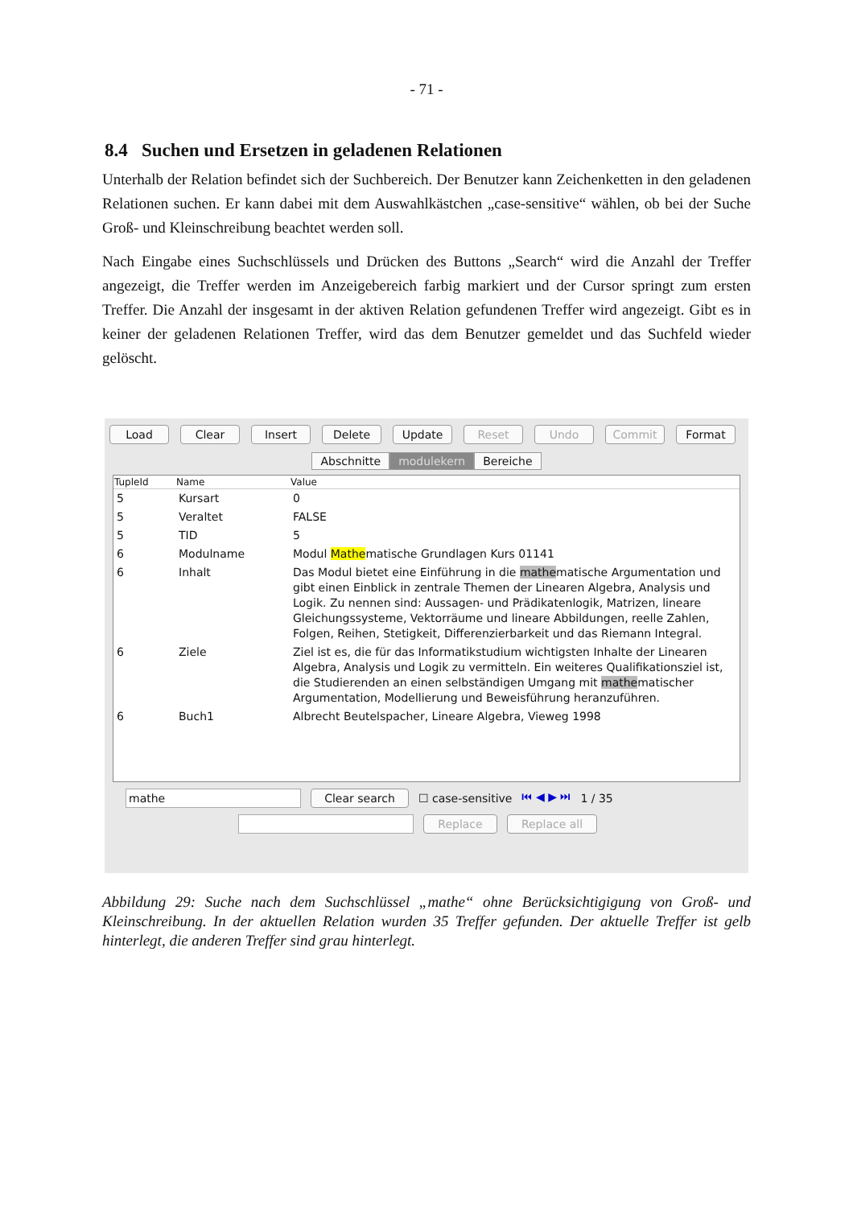- 71 -
8.4 Suchen und Ersetzen in geladenen Relationen
Unterhalb der Relation befindet sich der Suchbereich. Der Benutzer kann Zeichenketten in den geladenen Relationen suchen. Er kann dabei mit dem Auswahlkästchen „case-sensitive“ wählen, ob bei der Suche Groß- und Kleinschreibung beachtet werden soll.
Nach Eingabe eines Suchschlüssels und Drücken des Buttons „Search“ wird die Anzahl der Treffer angezeigt, die Treffer werden im Anzeigebereich farbig markiert und der Cursor springt zum ersten Treffer. Die Anzahl der insgesamt in der aktiven Relation gefundenen Treffer wird angezeigt. Gibt es in keiner der geladenen Relationen Treffer, wird das dem Benutzer gemeldet und das Suchfeld wieder gelöscht.
Load Clear Insert Delete Update Reset Undo Commit Format
Abschnitte modulekern Bereiche
| TupleId | Name | Value |
| --- | --- | --- |
| 5 | Kursart | 0 |
| 5 | Veraltet | FALSE |
| 5 | TID | 5 |
| 6 | Modulname | Modul Mathe matische Grundlagen Kurs 01141 |
| 6 | Inhalt | Das Modul bietet eine Einführung in die mathe matische Argumentation und gibt einen Einblick in zentrale Themen der Linearen Algebra, Analysis und Logik. Zu nennen sind: Aussagen- und Prädikatenlogik, Matrizen, lineare Gleichungssysteme, Vektorräume und lineare Abbildungen, reelle Zahlen, Folgen, Reihen, Stetigkeit, Differenzierbarkeit und das Riemann Integral. |
| 6 | Ziele | Ziel ist es, die für das Informatikstudium wichtigsten Inhalte der Linearen Algebra, Analysis und Logik zu vermitteln. Ein weiteres Qualifikationsziel ist, die Studierenden an einen selbständigen Umgang mit mathe matischer Argumentation, Modellierung und Beweisführung heranzuführen. |
| 6 | Buch1 | Albrecht Beutelspacher, Lineare Algebra, Vieweg 1998 |
mathe Clear search ☐ case-sensitive ⏮ ◀ ▶ ⏭ 1 / 35
Replace Replace all
Abbildung 29: Suche nach dem Suchschlüssel „mathe“ ohne Berücksichtigigung von Groß- und Kleinschreibung. In der aktuellen Relation wurden 35 Treffer gefunden. Der aktuelle Treffer ist gelb hinterlegt, die anderen Treffer sind grau hinterlegt.